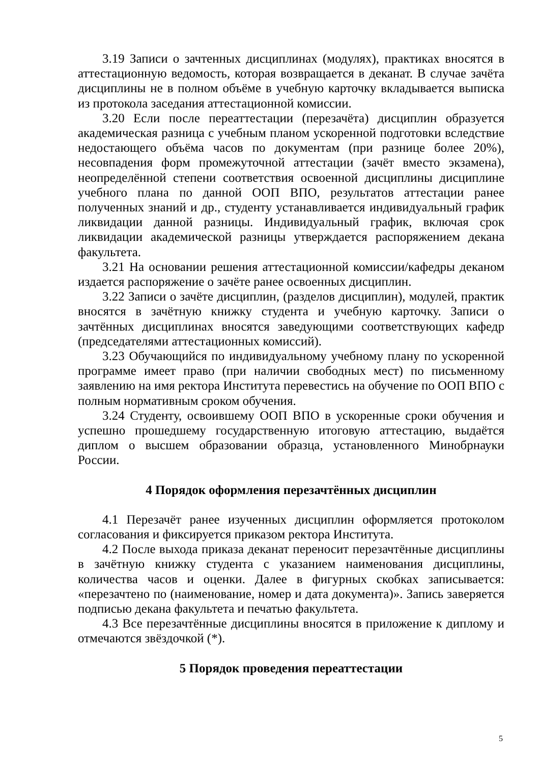3.19 Записи о зачтенных дисциплинах (модулях), практиках вносятся в аттестационную ведомость, которая возвращается в деканат. В случае зачёта дисциплины не в полном объёме в учебную карточку вкладывается выписка из протокола заседания аттестационной комиссии.
3.20 Если после переаттестации (перезачёта) дисциплин образуется академическая разница с учебным планом ускоренной подготовки вследствие недостающего объёма часов по документам (при разнице более 20%), несовпадения форм промежуточной аттестации (зачёт вместо экзамена), неопределённой степени соответствия освоенной дисциплины дисциплине учебного плана по данной ООП ВПО, результатов аттестации ранее полученных знаний и др., студенту устанавливается индивидуальный график ликвидации данной разницы. Индивидуальный график, включая срок ликвидации академической разницы утверждается распоряжением декана факультета.
3.21 На основании решения аттестационной комиссии/кафедры деканом издается распоряжение о зачёте ранее освоенных дисциплин.
3.22 Записи о зачёте дисциплин, (разделов дисциплин), модулей, практик вносятся в зачётную книжку студента и учебную карточку. Записи о зачтённых дисциплинах вносятся заведующими соответствующих кафедр (председателями аттестационных комиссий).
3.23 Обучающийся по индивидуальному учебному плану по ускоренной программе имеет право (при наличии свободных мест) по письменному заявлению на имя ректора Института перевестись на обучение по ООП ВПО с полным нормативным сроком обучения.
3.24 Студенту, освоившему ООП ВПО в ускоренные сроки обучения и успешно прошедшему государственную итоговую аттестацию, выдаётся диплом о высшем образовании образца, установленного Минобрнауки России.
4 Порядок оформления перезачтённых дисциплин
4.1 Перезачёт ранее изученных дисциплин оформляется протоколом согласования и фиксируется приказом ректора Института.
4.2 После выхода приказа деканат переносит перезачтённые дисциплины в зачётную книжку студента с указанием наименования дисциплины, количества часов и оценки. Далее в фигурных скобках записывается: «перезачтено по (наименование, номер и дата документа)». Запись заверяется подписью декана факультета и печатью факультета.
4.3 Все перезачтённые дисциплины вносятся в приложение к диплому и отмечаются звёздочкой (*).
5 Порядок проведения переаттестации
5